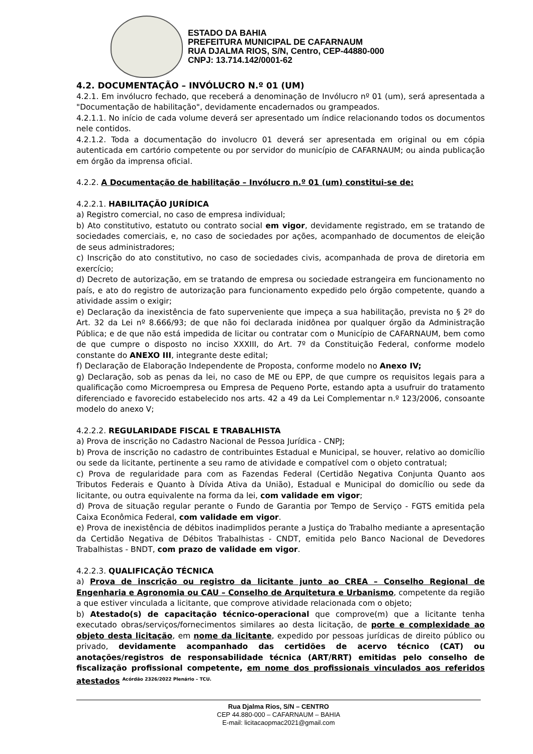ESTADO DA BAHIA
PREFEITURA MUNICIPAL DE CAFARNAUM
RUA DJALMA RIOS, S/N, Centro, CEP-44880-000
CNPJ: 13.714.142/0001-62
4.2. DOCUMENTAÇÃO – INVÓLUCRO N.º 01 (UM)
4.2.1. Em invólucro fechado, que receberá a denominação de Invólucro nº 01 (um), será apresentada a "Documentação de habilitação", devidamente encadernados ou grampeados.
4.2.1.1. No início de cada volume deverá ser apresentado um índice relacionando todos os documentos nele contidos.
4.2.1.2. Toda a documentação do involucro 01 deverá ser apresentada em original ou em cópia autenticada em cartório competente ou por servidor do município de CAFARNAUM; ou ainda publicação em órgão da imprensa oficial.
4.2.2. A Documentação de habilitação – Invólucro n.º 01 (um) constitui-se de:
4.2.2.1. HABILITAÇÃO JURÍDICA
a) Registro comercial, no caso de empresa individual;
b) Ato constitutivo, estatuto ou contrato social em vigor, devidamente registrado, em se tratando de sociedades comerciais, e, no caso de sociedades por ações, acompanhado de documentos de eleição de seus administradores;
c) Inscrição do ato constitutivo, no caso de sociedades civis, acompanhada de prova de diretoria em exercício;
d) Decreto de autorização, em se tratando de empresa ou sociedade estrangeira em funcionamento no país, e ato do registro de autorização para funcionamento expedido pelo órgão competente, quando a atividade assim o exigir;
e) Declaração da inexistência de fato superveniente que impeça a sua habilitação, prevista no § 2º do Art. 32 da Lei nº 8.666/93; de que não foi declarada inidônea por qualquer órgão da Administração Pública; e de que não está impedida de licitar ou contratar com o Município de CAFARNAUM, bem como de que cumpre o disposto no inciso XXXIII, do Art. 7º da Constituição Federal, conforme modelo constante do ANEXO III, integrante deste edital;
f) Declaração de Elaboração Independente de Proposta, conforme modelo no Anexo IV;
g) Declaração, sob as penas da lei, no caso de ME ou EPP, de que cumpre os requisitos legais para a qualificação como Microempresa ou Empresa de Pequeno Porte, estando apta a usufruir do tratamento diferenciado e favorecido estabelecido nos arts. 42 a 49 da Lei Complementar n.º 123/2006, consoante modelo do anexo V;
4.2.2.2. REGULARIDADE FISCAL E TRABALHISTA
a) Prova de inscrição no Cadastro Nacional de Pessoa Jurídica - CNPJ;
b) Prova de inscrição no cadastro de contribuintes Estadual e Municipal, se houver, relativo ao domicílio ou sede da licitante, pertinente a seu ramo de atividade e compatível com o objeto contratual;
c) Prova de regularidade para com as Fazendas Federal (Certidão Negativa Conjunta Quanto aos Tributos Federais e Quanto à Dívida Ativa da União), Estadual e Municipal do domicílio ou sede da licitante, ou outra equivalente na forma da lei, com validade em vigor;
d) Prova de situação regular perante o Fundo de Garantia por Tempo de Serviço - FGTS emitida pela Caixa Econômica Federal, com validade em vigor.
e) Prova de inexistência de débitos inadimplidos perante a Justiça do Trabalho mediante a apresentação da Certidão Negativa de Débitos Trabalhistas - CNDT, emitida pelo Banco Nacional de Devedores Trabalhistas - BNDT, com prazo de validade em vigor.
4.2.2.3. QUALIFICAÇÃO TÉCNICA
a) Prova de inscrição ou registro da licitante junto ao CREA – Conselho Regional de Engenharia e Agronomia ou CAU – Conselho de Arquitetura e Urbanismo, competente da região a que estiver vinculada a licitante, que comprove atividade relacionada com o objeto;
b) Atestado(s) de capacitação técnico-operacional que comprove(m) que a licitante tenha executado obras/serviços/fornecimentos similares ao desta licitação, de porte e complexidade ao objeto desta licitação, em nome da licitante, expedido por pessoas jurídicas de direito público ou privado, devidamente acompanhado das certidões de acervo técnico (CAT) ou anotações/registros de responsabilidade técnica (ART/RRT) emitidas pelo conselho de fiscalização profissional competente, em nome dos profissionais vinculados aos referidos atestados <sup>Acórdão 2326/2022 Plenário – TCU.</sup>
Rua Djalma Rios, S/N – CENTRO
CEP 44.880-000 – CAFARNAUM – BAHIA
E-mail: licitacaopmac2021@gmail.com